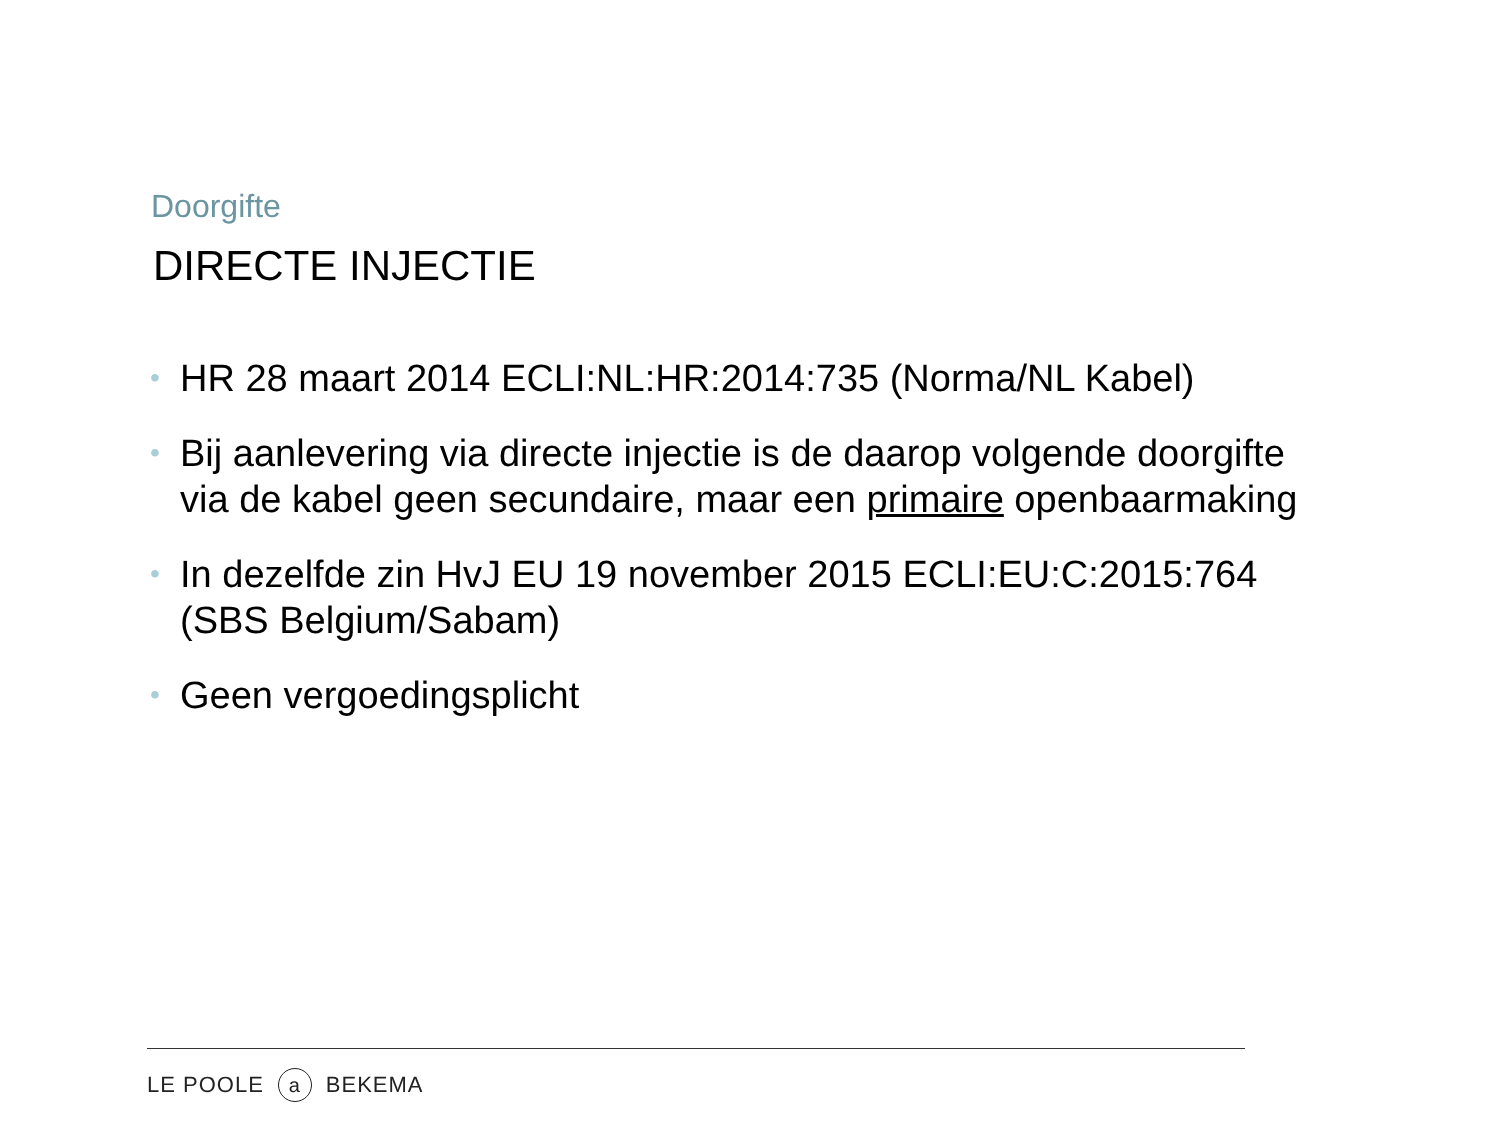Doorgifte
DIRECTE INJECTIE
• HR 28 maart 2014 ECLI:NL:HR:2014:735 (Norma/NL Kabel)
• Bij aanlevering via directe injectie is de daarop volgende doorgifte via de kabel geen secundaire, maar een primaire openbaarmaking
• In dezelfde zin HvJ EU 19 november 2015 ECLI:EU:C:2015:764 (SBS Belgium/Sabam)
• Geen vergoedingsplicht
LE POOLE a BEKEMA